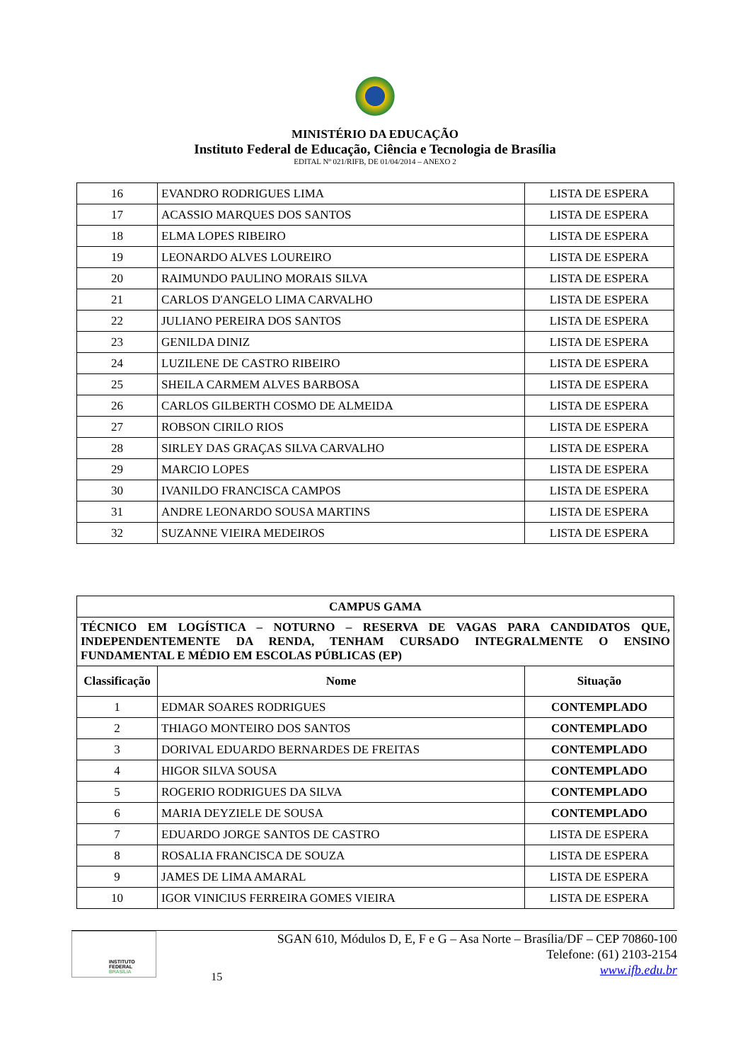MINISTÉRIO DA EDUCAÇÃO
Instituto Federal de Educação, Ciência e Tecnologia de Brasília
EDITAL Nº 021/RIFB, DE 01/04/2014 – ANEXO 2
| 16 | EVANDRO RODRIGUES LIMA | LISTA DE ESPERA |
| 17 | ACASSIO MARQUES DOS SANTOS | LISTA DE ESPERA |
| 18 | ELMA LOPES RIBEIRO | LISTA DE ESPERA |
| 19 | LEONARDO ALVES LOUREIRO | LISTA DE ESPERA |
| 20 | RAIMUNDO PAULINO MORAIS SILVA | LISTA DE ESPERA |
| 21 | CARLOS D'ANGELO LIMA CARVALHO | LISTA DE ESPERA |
| 22 | JULIANO PEREIRA DOS SANTOS | LISTA DE ESPERA |
| 23 | GENILDA DINIZ | LISTA DE ESPERA |
| 24 | LUZILENE DE CASTRO RIBEIRO | LISTA DE ESPERA |
| 25 | SHEILA CARMEM ALVES BARBOSA | LISTA DE ESPERA |
| 26 | CARLOS GILBERTH COSMO DE ALMEIDA | LISTA DE ESPERA |
| 27 | ROBSON CIRILO RIOS | LISTA DE ESPERA |
| 28 | SIRLEY DAS GRAÇAS SILVA CARVALHO | LISTA DE ESPERA |
| 29 | MARCIO LOPES | LISTA DE ESPERA |
| 30 | IVANILDO FRANCISCA CAMPOS | LISTA DE ESPERA |
| 31 | ANDRE LEONARDO SOUSA MARTINS | LISTA DE ESPERA |
| 32 | SUZANNE VIEIRA MEDEIROS | LISTA DE ESPERA |
| CAMPUS GAMA | | |
| --- | --- | --- |
| TÉCNICO EM LOGÍSTICA – NOTURNO – RESERVA DE VAGAS PARA CANDIDATOS QUE, INDEPENDENTEMENTE DA RENDA, TENHAM CURSADO INTEGRALMENTE O ENSINO FUNDAMENTAL E MÉDIO EM ESCOLAS PÚBLICAS (EP) | | |
| Classificação | Nome | Situação |
| 1 | EDMAR SOARES RODRIGUES | CONTEMPLADO |
| 2 | THIAGO MONTEIRO DOS SANTOS | CONTEMPLADO |
| 3 | DORIVAL EDUARDO BERNARDES DE FREITAS | CONTEMPLADO |
| 4 | HIGOR SILVA SOUSA | CONTEMPLADO |
| 5 | ROGERIO RODRIGUES DA SILVA | CONTEMPLADO |
| 6 | MARIA DEYZIELE DE SOUSA | CONTEMPLADO |
| 7 | EDUARDO JORGE SANTOS DE CASTRO | LISTA DE ESPERA |
| 8 | ROSALIA FRANCISCA DE SOUZA | LISTA DE ESPERA |
| 9 | JAMES DE LIMA AMARAL | LISTA DE ESPERA |
| 10 | IGOR VINICIUS FERREIRA GOMES VIEIRA | LISTA DE ESPERA |
INSTITUTO FEDERAL
BRASÍLIA
15
SGAN 610, Módulos D, E, F e G – Asa Norte – Brasília/DF – CEP 70860-100
Telefone: (61) 2103-2154
www.ifb.edu.br